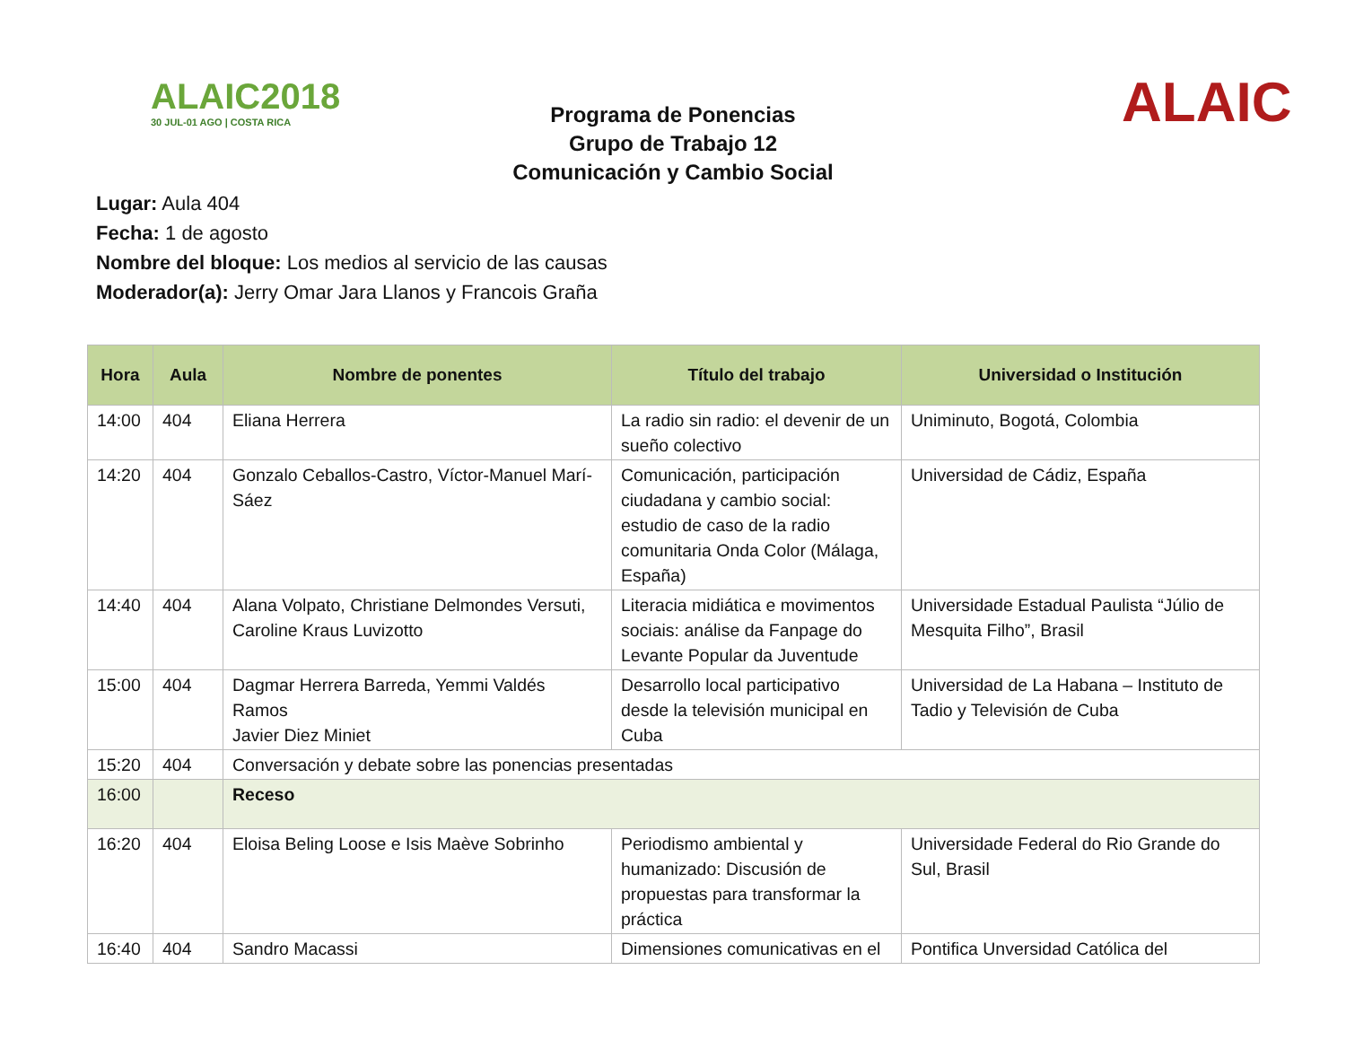ALAIC2018
30 JUL-01 AGO | COSTA RICA
ALAIC
Programa de Ponencias
Grupo de Trabajo 12
Comunicación y Cambio Social
Lugar: Aula 404
Fecha: 1 de agosto
Nombre del bloque: Los medios al servicio de las causas
Moderador(a): Jerry Omar Jara Llanos y Francois Graña
| Hora | Aula | Nombre de ponentes | Título del trabajo | Universidad o Institución |
| --- | --- | --- | --- | --- |
| 14:00 | 404 | Eliana Herrera | La radio sin radio: el devenir de un sueño colectivo | Uniminuto, Bogotá, Colombia |
| 14:20 | 404 | Gonzalo Ceballos-Castro, Víctor-Manuel Marí-Sáez | Comunicación, participación ciudadana y cambio social: estudio de caso de la radio comunitaria Onda Color (Málaga, España) | Universidad de Cádiz, España |
| 14:40 | 404 | Alana Volpato, Christiane Delmondes Versuti, Caroline Kraus Luvizotto | Literacia midiática e movimentos sociais: análise da Fanpage do Levante Popular da Juventude | Universidade Estadual Paulista “Júlio de Mesquita Filho”, Brasil |
| 15:00 | 404 | Dagmar Herrera Barreda, Yemmi Valdés Ramos Javier Diez Miniet | Desarrollo local participativo desde la televisión municipal en Cuba | Universidad de La Habana – Instituto de Tadio y Televisión de Cuba |
| 15:20 | 404 | Conversación y debate sobre las ponencias presentadas | | |
| 16:00 | | Receso | | |
| 16:20 | 404 | Eloisa Beling Loose e Isis Maève Sobrinho | Periodismo ambiental y humanizado: Discusión de propuestas para transformar la práctica | Universidade Federal do Rio Grande do Sul, Brasil |
| 16:40 | 404 | Sandro Macassi | Dimensiones comunicativas en el | Pontifica Unversidad Católica del |